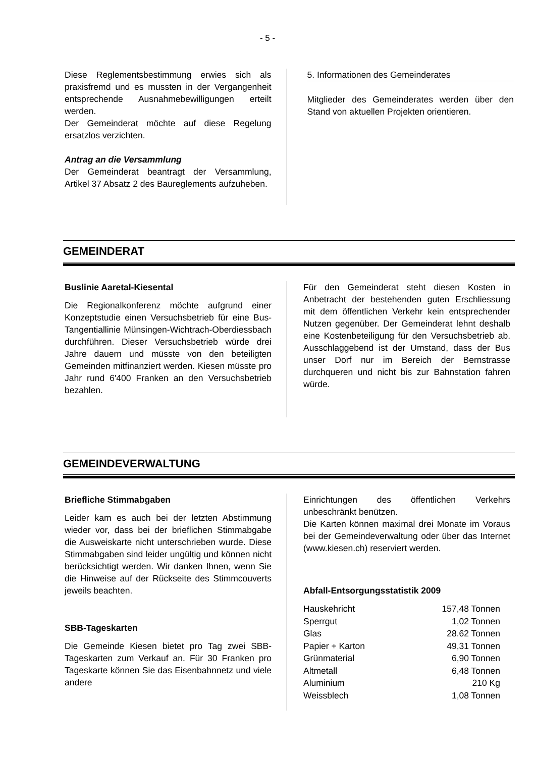- 5 -
Diese Reglementsbestimmung erwies sich als praxisfremd und es mussten in der Vergangenheit entsprechende Ausnahmebewilligungen erteilt werden.
Der Gemeinderat möchte auf diese Regelung ersatzlos verzichten.
Antrag an die Versammlung
Der Gemeinderat beantragt der Versammlung, Artikel 37 Absatz 2 des Baureglements aufzuheben.
5. Informationen des Gemeinderates
Mitglieder des Gemeinderates werden über den Stand von aktuellen Projekten orientieren.
GEMEINDERAT
Buslinie Aaretal-Kiesental
Die Regionalkonferenz möchte aufgrund einer Konzeptstudie einen Versuchsbetrieb für eine Bus-Tangentiallinie Münsingen-Wichtrach-Oberdiessbach durchführen. Dieser Versuchsbetrieb würde drei Jahre dauern und müsste von den beteiligten Gemeinden mitfinanziert werden. Kiesen müsste pro Jahr rund 6'400 Franken an den Versuchsbetrieb bezahlen.
Für den Gemeinderat steht diesen Kosten in Anbetracht der bestehenden guten Erschliessung mit dem öffentlichen Verkehr kein entsprechender Nutzen gegenüber. Der Gemeinderat lehnt deshalb eine Kostenbeteiligung für den Versuchsbetrieb ab. Ausschlaggebend ist der Umstand, dass der Bus unser Dorf nur im Bereich der Bernstrasse durchqueren und nicht bis zur Bahnstation fahren würde.
GEMEINDEVERWALTUNG
Briefliche Stimmabgaben
Leider kam es auch bei der letzten Abstimmung wieder vor, dass bei der brieflichen Stimmabgabe die Ausweiskarte nicht unterschrieben wurde. Diese Stimmabgaben sind leider ungültig und können nicht berücksichtigt werden. Wir danken Ihnen, wenn Sie die Hinweise auf der Rückseite des Stimmcouverts jeweils beachten.
SBB-Tageskarten
Die Gemeinde Kiesen bietet pro Tag zwei SBB-Tageskarten zum Verkauf an. Für 30 Franken pro Tageskarte können Sie das Eisenbahnnetz und viele andere
Einrichtungen des öffentlichen Verkehrs unbeschränkt benützen.
Die Karten können maximal drei Monate im Voraus bei der Gemeindeverwaltung oder über das Internet (www.kiesen.ch) reserviert werden.
Abfall-Entsorgungsstatistik 2009
| Hauskehricht | 157,48 Tonnen |
| Sperrgut | 1,02 Tonnen |
| Glas | 28.62 Tonnen |
| Papier + Karton | 49,31 Tonnen |
| Grünmaterial | 6,90 Tonnen |
| Altmetall | 6,48 Tonnen |
| Aluminium | 210 Kg |
| Weissblech | 1,08 Tonnen |